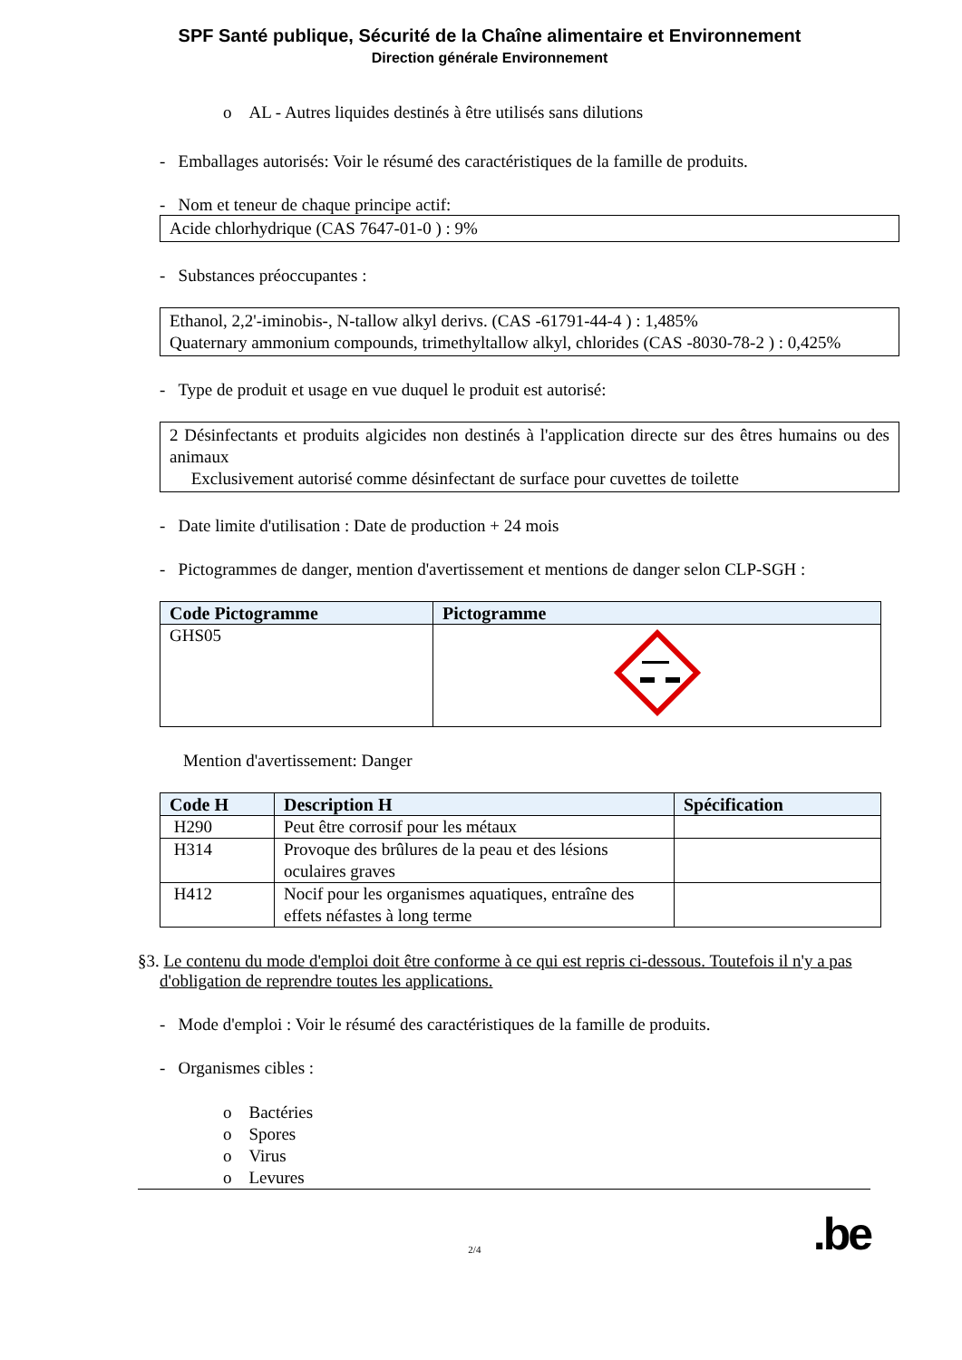SPF Santé publique, Sécurité de la Chaîne alimentaire et Environnement
Direction générale Environnement
o AL - Autres liquides destinés à être utilisés sans dilutions
- Emballages autorisés: Voir le résumé des caractéristiques de la famille de produits.
- Nom et teneur de chaque principe actif:
Acide chlorhydrique (CAS 7647-01-0 ) : 9%
- Substances préoccupantes :
Ethanol, 2,2'-iminobis-, N-tallow alkyl derivs. (CAS -61791-44-4 ) : 1,485%
Quaternary ammonium compounds, trimethyltallow alkyl, chlorides (CAS -8030-78-2 ) : 0,425%
- Type de produit et usage en vue duquel le produit est autorisé:
2 Désinfectants et produits algicides non destinés à l'application directe sur des êtres humains ou des animaux
Exclusivement autorisé comme désinfectant de surface pour cuvettes de toilette
- Date limite d'utilisation : Date de production + 24 mois
- Pictogrammes de danger, mention d'avertissement et mentions de danger selon CLP-SGH :
| Code Pictogramme | Pictogramme |
| --- | --- |
| GHS05 | |
Mention d'avertissement: Danger
| Code H | Description H | Spécification |
| --- | --- | --- |
| H290 | Peut être corrosif pour les métaux | |
| H314 | Provoque des brûlures de la peau et des lésions oculaires graves | |
| H412 | Nocif pour les organismes aquatiques, entraîne des effets néfastes à long terme | |
§3. Le contenu du mode d'emploi doit être conforme à ce qui est repris ci-dessous. Toutefois il n'y a pas d'obligation de reprendre toutes les applications.
- Mode d'emploi : Voir le résumé des caractéristiques de la famille de produits.
- Organismes cibles :
o Bactéries
o Spores
o Virus
o Levures
2/4
.be